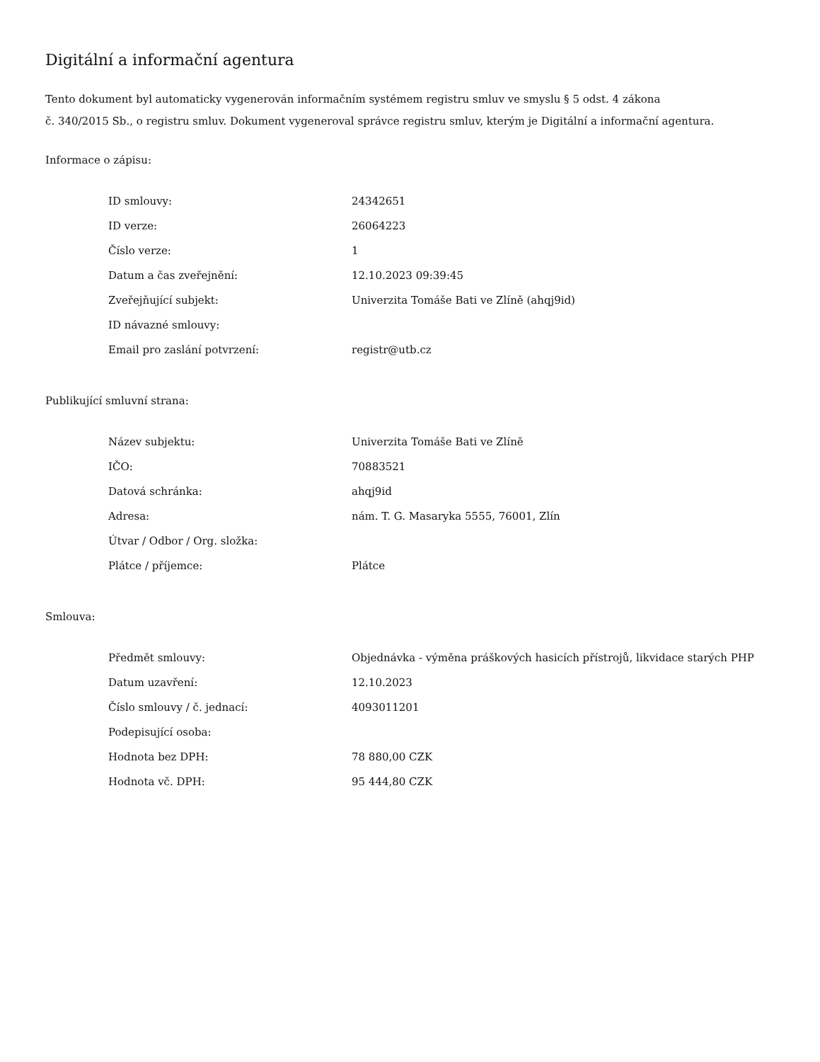Digitální a informační agentura
Tento dokument byl automaticky vygenerován informačním systémem registru smluv ve smyslu § 5 odst. 4 zákona
č. 340/2015 Sb., o registru smluv. Dokument vygeneroval správce registru smluv, kterým je Digitální a informační agentura.
Informace o zápisu:
| ID smlouvy: | 24342651 |
| ID verze: | 26064223 |
| Číslo verze: | 1 |
| Datum a čas zveřejnění: | 12.10.2023 09:39:45 |
| Zveřejňující subjekt: | Univerzita Tomáše Bati ve Zlíně (ahqj9id) |
| ID návazné smlouvy: | |
| Email pro zaslání potvrzení: | registr@utb.cz |
Publikující smluvní strana:
| Název subjektu: | Univerzita Tomáše Bati ve Zlíně |
| IČO: | 70883521 |
| Datová schránka: | ahqj9id |
| Adresa: | nám. T. G. Masaryka 5555, 76001, Zlín |
| Útvar / Odbor / Org. složka: | |
| Plátce / příjemce: | Plátce |
Smlouva:
| Předmět smlouvy: | Objednávka - výměna práškových hasicích přístrojů, likvidace starých PHP |
| Datum uzavření: | 12.10.2023 |
| Číslo smlouvy / č. jednací: | 4093011201 |
| Podepisující osoba: | |
| Hodnota bez DPH: | 78 880,00 CZK |
| Hodnota vč. DPH: | 95 444,80 CZK |